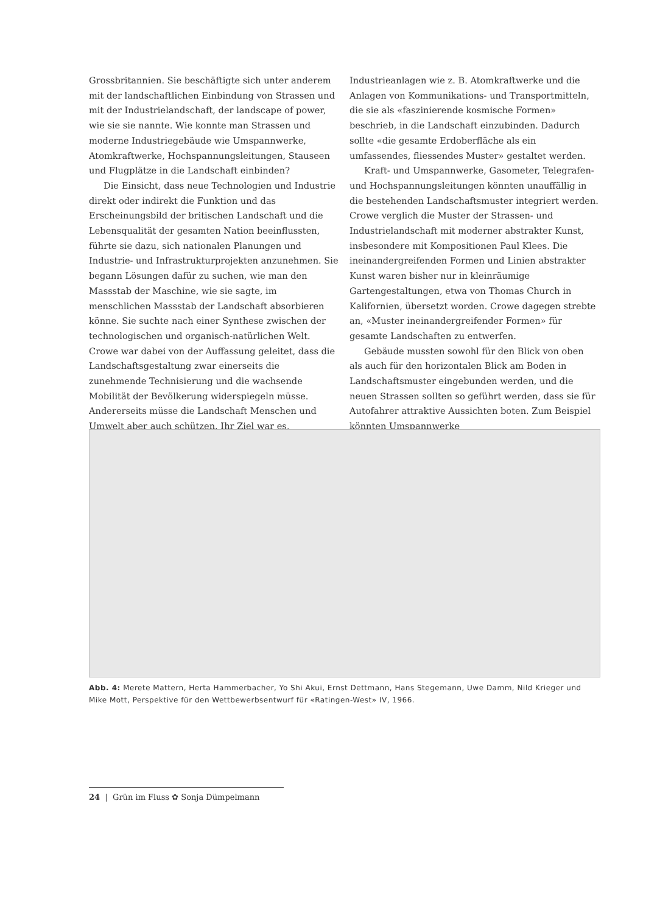Grossbritannien. Sie beschäftigte sich unter anderem mit der landschaftlichen Einbindung von Strassen und mit der Industrielandschaft, der landscape of power, wie sie sie nannte. Wie konnte man Strassen und moderne Industriegebäude wie Umspannwerke, Atomkraftwerke, Hochspannungsleitungen, Stauseen und Flugplätze in die Landschaft einbinden?
Die Einsicht, dass neue Technologien und Industrie direkt oder indirekt die Funktion und das Erscheinungsbild der britischen Landschaft und die Lebensqualität der gesamten Nation beeinflussten, führte sie dazu, sich nationalen Planungen und Industrie- und Infrastrukturprojekten anzunehmen. Sie begann Lösungen dafür zu suchen, wie man den Massstab der Maschine, wie sie sagte, im menschlichen Massstab der Landschaft absorbieren könne. Sie suchte nach einer Synthese zwischen der technologischen und organisch-natürlichen Welt. Crowe war dabei von der Auffassung geleitet, dass die Landschaftsgestaltung zwar einerseits die zunehmende Technisierung und die wachsende Mobilität der Bevölkerung widerspiegeln müsse. Andererseits müsse die Landschaft Menschen und Umwelt aber auch schützen. Ihr Ziel war es,
Industrieanlagen wie z. B. Atomkraftwerke und die Anlagen von Kommunikations- und Transportmitteln, die sie als «faszinierende kosmische Formen» beschrieb, in die Landschaft einzubinden. Dadurch sollte «die gesamte Erdoberfläche als ein umfassendes, fliessendes Muster» gestaltet werden.
Kraft- und Umspannwerke, Gasometer, Telegrafen- und Hochspannungsleitungen könnten unauffällig in die bestehenden Landschaftsmuster integriert werden. Crowe verglich die Muster der Strassen- und Industrielandschaft mit moderner abstrakter Kunst, insbesondere mit Kompositionen Paul Klees. Die ineinandergreifenden Formen und Linien abstrakter Kunst waren bisher nur in kleinräumige Gartengestaltungen, etwa von Thomas Church in Kalifornien, übersetzt worden. Crowe dagegen strebte an, «Muster ineinandergreifender Formen» für gesamte Landschaften zu entwerfen.
Gebäude mussten sowohl für den Blick von oben als auch für den horizontalen Blick am Boden in Landschaftsmuster eingebunden werden, und die neuen Strassen sollten so geführt werden, dass sie für Autofahrer attraktive Aussichten boten. Zum Beispiel könnten Umspannwerke
Abb. 4: Merete Mattern, Herta Hammerbacher, Yo Shi Akui, Ernst Dettmann, Hans Stegemann, Uwe Damm, Nild Krieger und Mike Mott, Perspektive für den Wettbewerbsentwurf für «Ratingen-West» IV, 1966.
24 | Grün im Fluss ✿ Sonja Dümpelmann